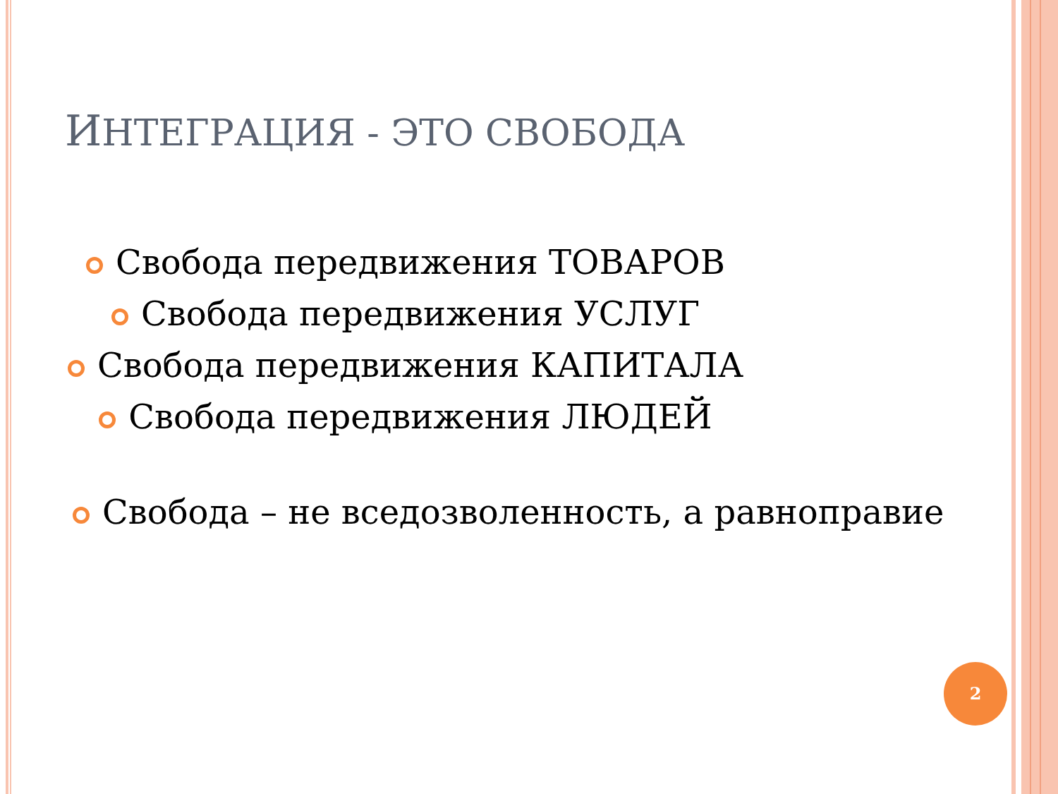ИНТЕГРАЦИЯ - ЭТО СВОБОДА
Свобода передвижения ТОВАРОВ
Свобода передвижения УСЛУГ
Свобода передвижения КАПИТАЛА
Свобода передвижения ЛЮДЕЙ
Свобода – не вседозволенность, а равноправие
2